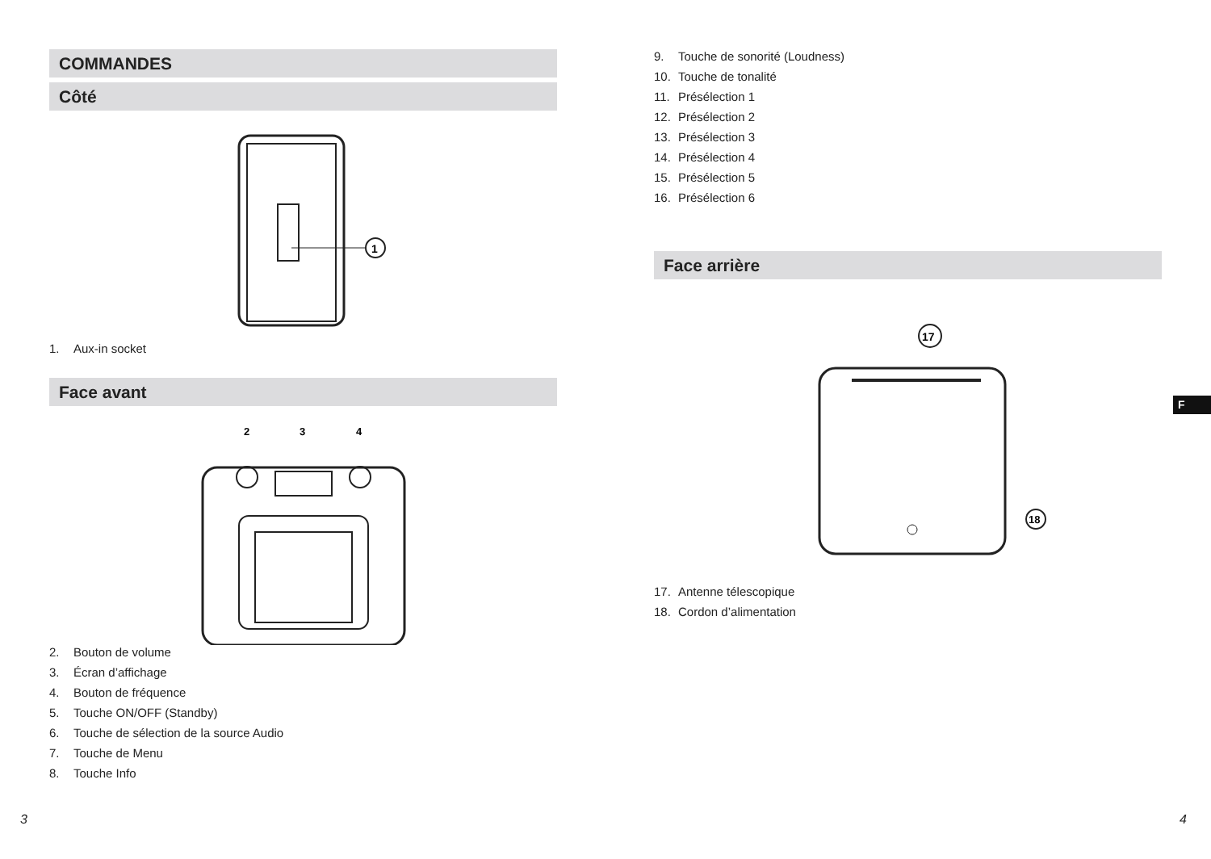COMMANDES
Côté
1
1. Aux-in socket
Face avant
2
3
4
2. Bouton de volume
3. Écran d’affichage
4. Bouton de fréquence
5. Touche ON/OFF (Standby)
6. Touche de sélection de la source Audio
7. Touche de Menu
8. Touche Info
3
9. Touche de sonorité (Loudness)
10. Touche de tonalité
11. Présélection 1
12. Présélection 2
13. Présélection 3
14. Présélection 4
15. Présélection 5
16. Présélection 6
Face arrière
17
18
17. Antenne télescopique
18. Cordon d’alimentation
4
F